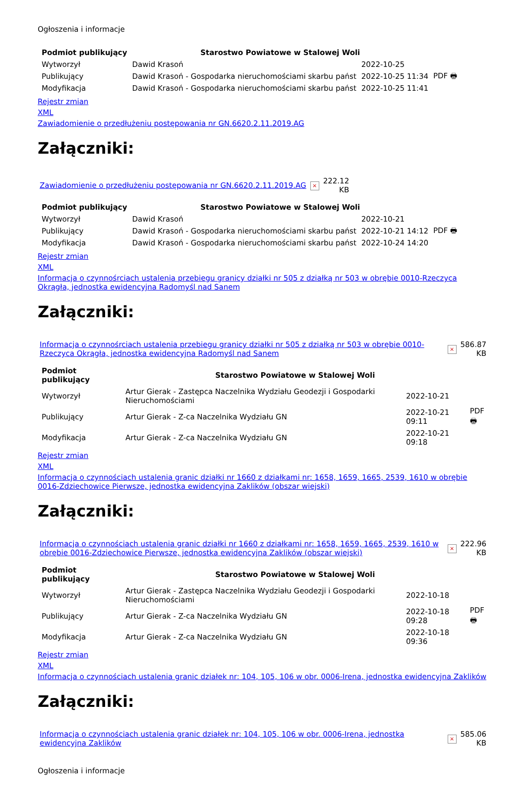Ogłoszenia i informacje
| Podmiot publikujący | Starostwo Powiatowe w Stalowej Woli | | |
| Wytworzył | Dawid Krasoń | 2022-10-25 | PDF 🖶 |
| Publikujący | Dawid Krasoń - Gospodarka nieruchomościami skarbu państ | 2022-10-25 11:34 | |
| Modyfikacja | Dawid Krasoń - Gospodarka nieruchomościami skarbu państ | 2022-10-25 11:41 | |
Rejestr zmian
XML
Zawiadomienie o przedłużeniu postępowania nr GN.6620.2.11.2019.AG
Załączniki:
| Zawiadomienie o przedłużeniu postępowania nr GN.6620.2.11.2019.AG | × | 222.12 KB |
| Podmiot publikujący | Starostwo Powiatowe w Stalowej Woli | | |
| Wytworzył | Dawid Krasoń | 2022-10-21 | PDF 🖶 |
| Publikujący | Dawid Krasoń - Gospodarka nieruchomościami skarbu państ | 2022-10-21 14:12 | |
| Modyfikacja | Dawid Krasoń - Gospodarka nieruchomościami skarbu państ | 2022-10-24 14:20 | |
Rejestr zmian
XML
Informacja o czynnośrciach ustalenia przebiegu granicy działki nr 505 z działką nr 503 w obrębie 0010-Rzeczyca Okrągła, jednostka ewidencyjna Radomyśl nad Sanem
Załączniki:
| Informacja o czynnośrciach ustalenia przebiegu granicy działki nr 505 z działką nr 503 w obrębie 0010-Rzeczyca Okrągła, jednostka ewidencyjna Radomyśl nad Sanem | × | 586.87 KB |
| Podmiot publikujący | Starostwo Powiatowe w Stalowej Woli | | |
| Wytworzył | Artur Gierak - Zastępca Naczelnika Wydziału Geodezji i Gospodarki Nieruchomościami | 2022-10-21 | PDF 🖶 |
| Publikujący | Artur Gierak - Z-ca Naczelnika Wydziału GN | 2022-10-21 09:11 | |
| Modyfikacja | Artur Gierak - Z-ca Naczelnika Wydziału GN | 2022-10-21 09:18 | |
Rejestr zmian
XML
Informacja o czynnościach ustalenia granic działki nr 1660 z działkami nr: 1658, 1659, 1665, 2539, 1610 w obrębie 0016-Zdziechowice Pierwsze, jednostka ewidencyjna Zaklików (obszar wiejski)
Załączniki:
| Informacja o czynnościach ustalenia granic działki nr 1660 z działkami nr: 1658, 1659, 1665, 2539, 1610 w obrębie 0016-Zdziechowice Pierwsze, jednostka ewidencyjna Zaklików (obszar wiejski) | × | 222.96 KB |
| Podmiot publikujący | Starostwo Powiatowe w Stalowej Woli | | |
| Wytworzył | Artur Gierak - Zastępca Naczelnika Wydziału Geodezji i Gospodarki Nieruchomościami | 2022-10-18 | PDF 🖶 |
| Publikujący | Artur Gierak - Z-ca Naczelnika Wydziału GN | 2022-10-18 09:28 | |
| Modyfikacja | Artur Gierak - Z-ca Naczelnika Wydziału GN | 2022-10-18 09:36 | |
Rejestr zmian
XML
Informacja o czynnościach ustalenia granic działek nr: 104, 105, 106 w obr. 0006-Irena, jednostka ewidencyjna Zaklików
Załączniki:
| Informacja o czynnościach ustalenia granic działek nr: 104, 105, 106 w obr. 0006-Irena, jednostka ewidencyjna Zaklików | × | 585.06 KB |
Ogłoszenia i informacje